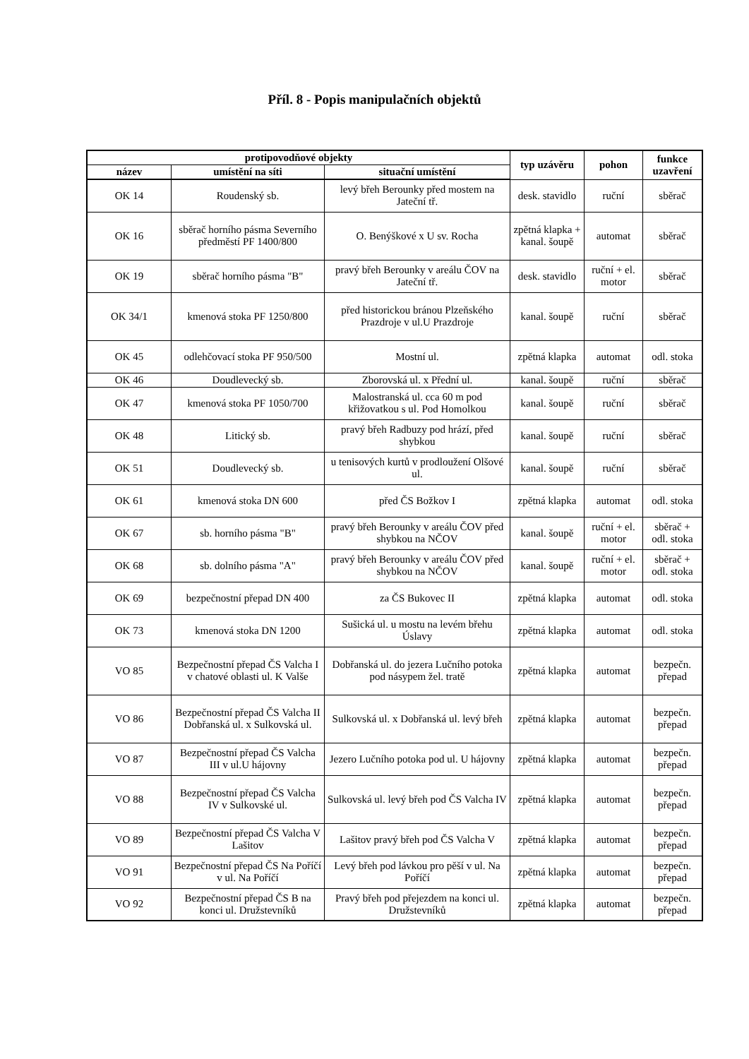Příl. 8 - Popis manipulačních objektů
| protipovodňové objekty | | | typ uzávěru | pohon | funkce uzavření |
| --- | --- | --- | --- | --- | --- |
| název | umístění na síti | situační umístění | | | |
| OK 14 | Roudenský sb. | levý břeh Berounky před mostem na Jateční tř. | desk. stavidlo | ruční | sběrač |
| OK 16 | sběrač horního pásma Severního předměstí PF 1400/800 | O. Benýškové x U sv. Rocha | zpětná klapka + kanal. šoupě | automat | sběrač |
| OK 19 | sběrač horního pásma "B" | pravý břeh Berounky v areálu ČOV na Jateční tř. | desk. stavidlo | ruční + el. motor | sběrač |
| OK 34/1 | kmenová stoka PF 1250/800 | před historickou bránou Plzeňského Prazdroje v ul.U Prazdroje | kanal. šoupě | ruční | sběrač |
| OK 45 | odlehčovací stoka PF 950/500 | Mostní ul. | zpětná klapka | automat | odl. stoka |
| OK 46 | Doudlevecký sb. | Zborovská ul. x Přední ul. | kanal. šoupě | ruční | sběrač |
| OK 47 | kmenová stoka PF 1050/700 | Malostranská ul. cca 60 m pod křižovatkou s ul. Pod Homolkou | kanal. šoupě | ruční | sběrač |
| OK 48 | Litický sb. | pravý břeh Radbuzy pod hrází, před shybkou | kanal. šoupě | ruční | sběrač |
| OK 51 | Doudlevecký sb. | u tenisových kurtů v prodloužení Olšové ul. | kanal. šoupě | ruční | sběrač |
| OK 61 | kmenová stoka DN 600 | před ČS Božkov I | zpětná klapka | automat | odl. stoka |
| OK 67 | sb. horního pásma "B" | pravý břeh Berounky v areálu ČOV před shybkou na NČOV | kanal. šoupě | ruční + el. motor | sběrač + odl. stoka |
| OK 68 | sb. dolního pásma "A" | pravý břeh Berounky v areálu ČOV před shybkou na NČOV | kanal. šoupě | ruční + el. motor | sběrač + odl. stoka |
| OK 69 | bezpečnostní přepad DN 400 | za ČS Bukovec II | zpětná klapka | automat | odl. stoka |
| OK 73 | kmenová stoka DN 1200 | Sušická ul. u mostu na levém břehu Úslavy | zpětná klapka | automat | odl. stoka |
| VO 85 | Bezpečnostní přepad ČS Valcha I v chatové oblasti ul. K Valše | Dobřanská ul. do jezera Lučního potoka pod násypem žel. tratě | zpětná klapka | automat | bezpečn. přepad |
| VO 86 | Bezpečnostní přepad ČS Valcha II Dobřanská ul. x Sulkovská ul. | Sulkovská ul. x Dobřanská ul. levý břeh | zpětná klapka | automat | bezpečn. přepad |
| VO 87 | Bezpečnostní přepad ČS Valcha III v ul.U hájovny | Jezero Lučního potoka pod ul. U hájovny | zpětná klapka | automat | bezpečn. přepad |
| VO 88 | Bezpečnostní přepad ČS Valcha IV v Sulkovské ul. | Sulkovská ul. levý břeh pod ČS Valcha IV | zpětná klapka | automat | bezpečn. přepad |
| VO 89 | Bezpečnostní přepad ČS Valcha V Lašitov | Lašitov pravý břeh pod ČS Valcha V | zpětná klapka | automat | bezpečn. přepad |
| VO 91 | Bezpečnostní přepad ČS Na Poříčí v ul. Na Poříčí | Levý břeh pod lávkou pro pěší v ul. Na Poříčí | zpětná klapka | automat | bezpečn. přepad |
| VO 92 | Bezpečnostní přepad ČS B na konci ul. Družstevníků | Pravý břeh pod přejezdem na konci ul. Družstevníků | zpětná klapka | automat | bezpečn. přepad |